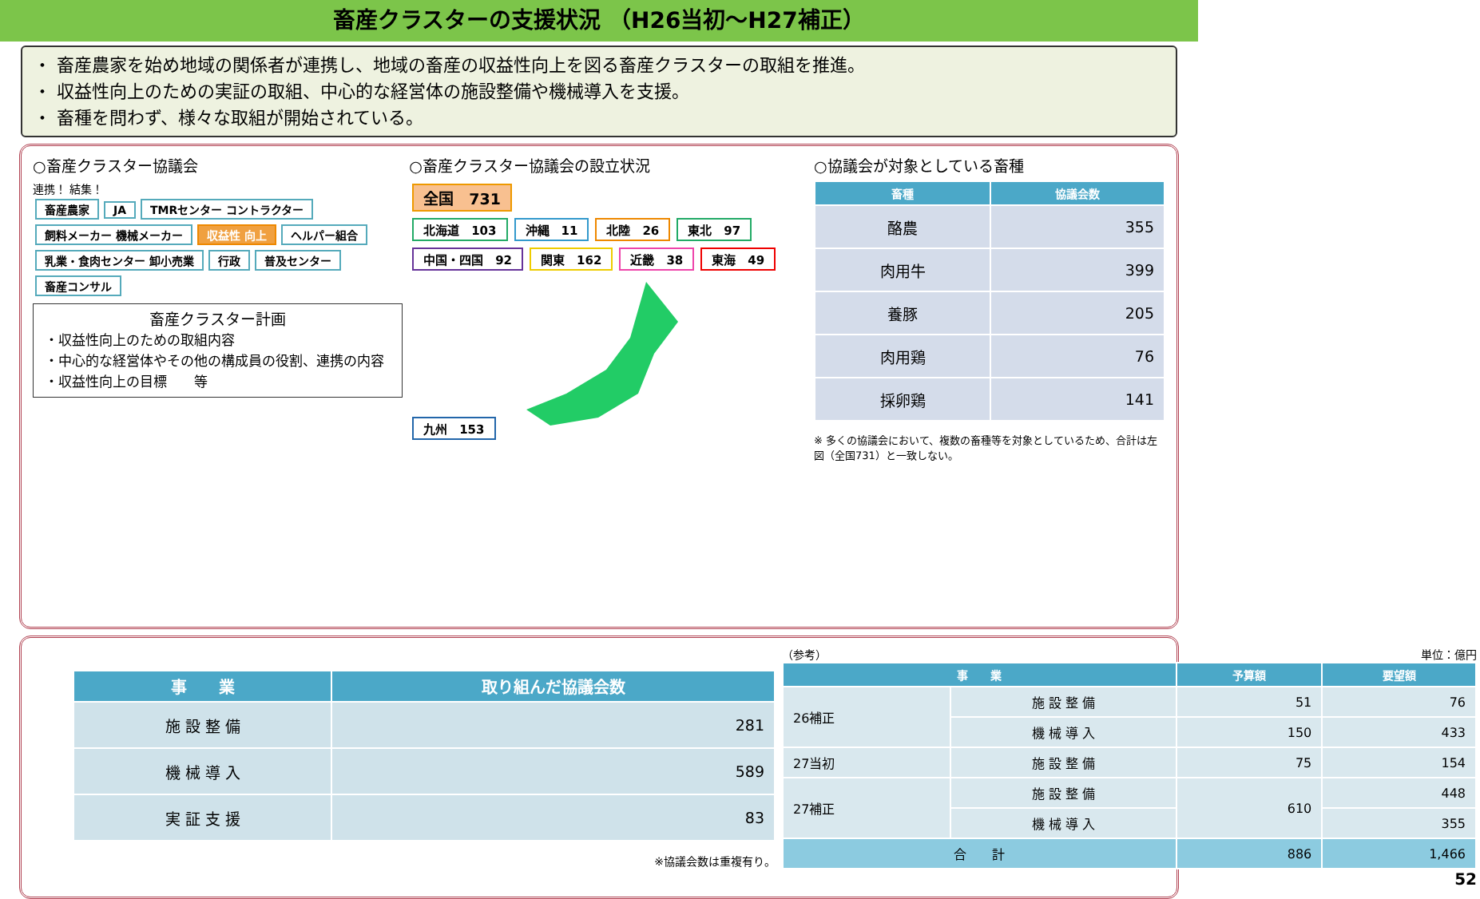畜産クラスターの支援状況 （H26当初～H27補正）
・ 畜産農家を始め地域の関係者が連携し、地域の畜産の収益性向上を図る畜産クラスターの取組を推進。
・ 収益性向上のための実証の取組、中心的な経営体の施設整備や機械導入を支援。
・ 畜種を問わず、様々な取組が開始されている。
○畜産クラスター協議会
連携！ 結集！
畜産農家 JA TMRセンター コントラクター 飼料メーカー 機械メーカー 収益性 向上 ヘルパー組合 乳業・食肉センター 卸小売業 行政 普及センター 畜産コンサル
畜産クラスター計画
・収益性向上のための取組内容
・中心的な経営体やその他の構成員の役割、連携の内容
・収益性向上の目標　　等
○畜産クラスター協議会の設立状況
全国　731
北海道　103 沖縄　11 北陸　26 東北　97 中国・四国　92 関東　162 近畿　38 東海　49 九州　153
○協議会が対象としている畜種
| 畜種 | 協議会数 |
| --- | --- |
| 酪農 | 355 |
| 肉用牛 | 399 |
| 養豚 | 205 |
| 肉用鶏 | 76 |
| 採卵鶏 | 141 |
※ 多くの協議会において、複数の畜種等を対象としているため、合計は左図（全国731）と一致しない。
| 事 業 | 取り組んだ協議会数 |
| --- | --- |
| 施 設 整 備 | 281 |
| 機 械 導 入 | 589 |
| 実 証 支 援 | 83 |
※協議会数は重複有り。
（参考） 単位：億円
| 事 業 | | 予算額 | 要望額 |
| --- | --- | --- | --- |
| 26補正 | 施 設 整 備 | 51 | 76 |
| | 機 械 導 入 | 150 | 433 |
| 27当初 | 施 設 整 備 | 75 | 154 |
| 27補正 | 施 設 整 備 | 610 | 448 |
| | 機 械 導 入 | | 355 |
| 合 計 | | 886 | 1,466 |
52